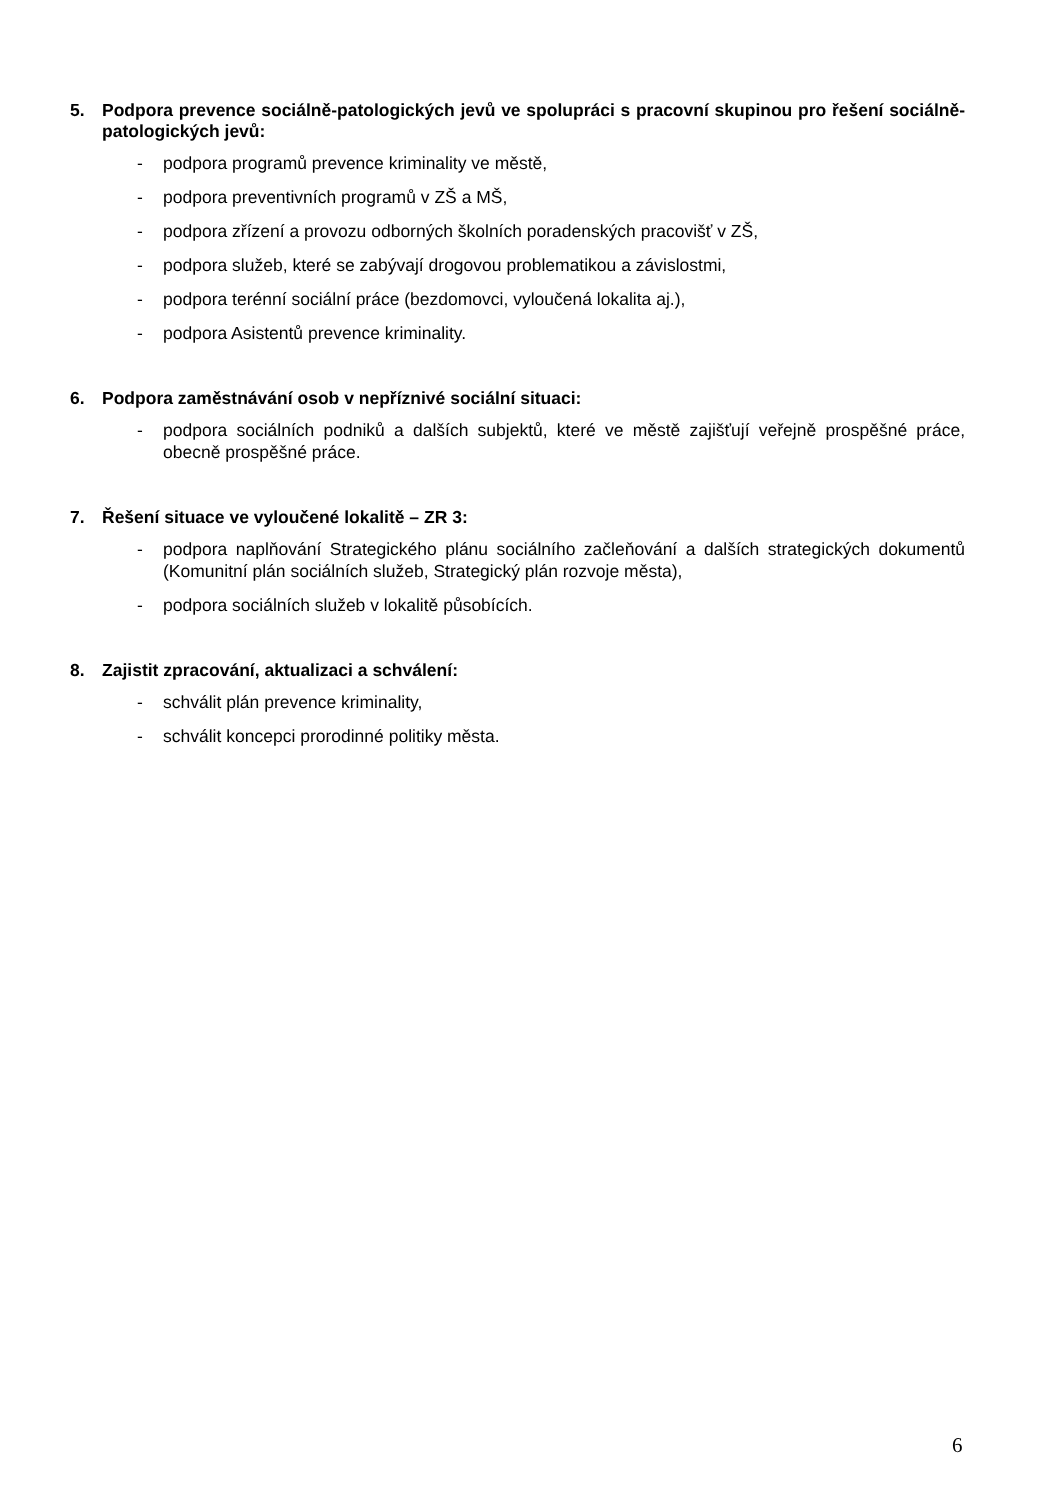5. Podpora prevence sociálně-patologických jevů ve spolupráci s pracovní skupinou pro řešení sociálně-patologických jevů:
- podpora programů prevence kriminality ve městě,
- podpora preventivních programů v ZŠ a MŠ,
- podpora zřízení a provozu odborných školních poradenských pracovišť v ZŠ,
- podpora služeb, které se zabývají drogovou problematikou a závislostmi,
- podpora terénní sociální práce (bezdomovci, vyloučená lokalita aj.),
- podpora Asistentů prevence kriminality.
6. Podpora zaměstnávání osob v nepříznivé sociální situaci:
- podpora sociálních podniků a dalších subjektů, které ve městě zajišťují veřejně prospěšné práce, obecně prospěšné práce.
7. Řešení situace ve vyloučené lokalitě – ZR 3:
- podpora naplňování Strategického plánu sociálního začleňování a dalších strategických dokumentů (Komunitní plán sociálních služeb, Strategický plán rozvoje města),
- podpora sociálních služeb v lokalitě působících.
8. Zajistit zpracování, aktualizaci a schválení:
- schválit plán prevence kriminality,
- schválit koncepci prorodinné politiky města.
6